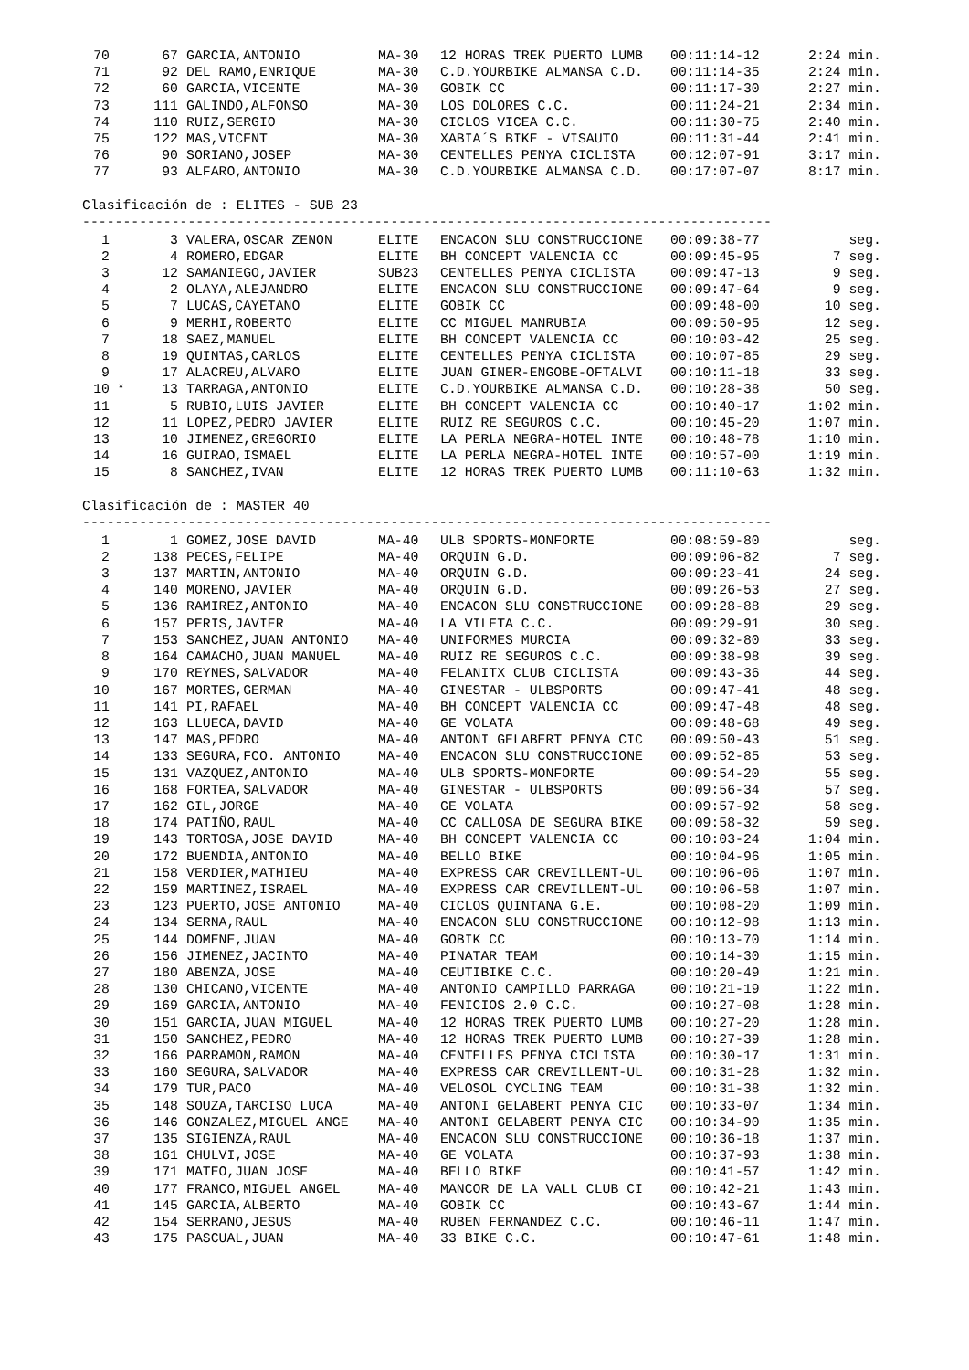| 70 | | 67 | GARCIA,ANTONIO | MA-30 | 12 HORAS TREK PUERTO LUMB | 00:11:14-12 | 2:24 min. |
| 71 | | 92 | DEL RAMO,ENRIQUE | MA-30 | C.D.YOURBIKE ALMANSA C.D. | 00:11:14-35 | 2:24 min. |
| 72 | | 60 | GARCIA,VICENTE | MA-30 | GOBIK CC | 00:11:17-30 | 2:27 min. |
| 73 | | 111 | GALINDO,ALFONSO | MA-30 | LOS DOLORES C.C. | 00:11:24-21 | 2:34 min. |
| 74 | | 110 | RUIZ,SERGIO | MA-30 | CICLOS VICEA C.C. | 00:11:30-75 | 2:40 min. |
| 75 | | 122 | MAS,VICENT | MA-30 | XABIA´S BIKE - VISAUTO | 00:11:31-44 | 2:41 min. |
| 76 | | 90 | SORIANO,JOSEP | MA-30 | CENTELLES PENYA CICLISTA | 00:12:07-91 | 3:17 min. |
| 77 | | 93 | ALFARO,ANTONIO | MA-30 | C.D.YOURBIKE ALMANSA C.D. | 00:17:07-07 | 8:17 min. |
Clasificación de : ELITES - SUB 23
-------------------------------------------------------------------------------------
| 1 | | 3 | VALERA,OSCAR ZENON | ELITE | ENCACON SLU CONSTRUCCIONE | 00:09:38-77 | seg. |
| 2 | | 4 | ROMERO,EDGAR | ELITE | BH CONCEPT VALENCIA CC | 00:09:45-95 | 7 seg. |
| 3 | | 12 | SAMANIEGO,JAVIER | SUB23 | CENTELLES PENYA CICLISTA | 00:09:47-13 | 9 seg. |
| 4 | | 2 | OLAYA,ALEJANDRO | ELITE | ENCACON SLU CONSTRUCCIONE | 00:09:47-64 | 9 seg. |
| 5 | | 7 | LUCAS,CAYETANO | ELITE | GOBIK CC | 00:09:48-00 | 10 seg. |
| 6 | | 9 | MERHI,ROBERTO | ELITE | CC MIGUEL MANRUBIA | 00:09:50-95 | 12 seg. |
| 7 | | 18 | SAEZ,MANUEL | ELITE | BH CONCEPT VALENCIA CC | 00:10:03-42 | 25 seg. |
| 8 | | 19 | QUINTAS,CARLOS | ELITE | CENTELLES PENYA CICLISTA | 00:10:07-85 | 29 seg. |
| 9 | | 17 | ALACREU,ALVARO | ELITE | JUAN GINER-ENGOBE-OFTALVI | 00:10:11-18 | 33 seg. |
| 10 | * | 13 | TARRAGA,ANTONIO | ELITE | C.D.YOURBIKE ALMANSA C.D. | 00:10:28-38 | 50 seg. |
| 11 | | 5 | RUBIO,LUIS JAVIER | ELITE | BH CONCEPT VALENCIA CC | 00:10:40-17 | 1:02 min. |
| 12 | | 11 | LOPEZ,PEDRO JAVIER | ELITE | RUIZ RE SEGUROS C.C. | 00:10:45-20 | 1:07 min. |
| 13 | | 10 | JIMENEZ,GREGORIO | ELITE | LA PERLA NEGRA-HOTEL INTE | 00:10:48-78 | 1:10 min. |
| 14 | | 16 | GUIRAO,ISMAEL | ELITE | LA PERLA NEGRA-HOTEL INTE | 00:10:57-00 | 1:19 min. |
| 15 | | 8 | SANCHEZ,IVAN | ELITE | 12 HORAS TREK PUERTO LUMB | 00:11:10-63 | 1:32 min. |
Clasificación de : MASTER 40
-------------------------------------------------------------------------------------
| 1 | | 1 | GOMEZ,JOSE DAVID | MA-40 | ULB SPORTS-MONFORTE | 00:08:59-80 | seg. |
| 2 | | 138 | PECES,FELIPE | MA-40 | ORQUIN G.D. | 00:09:06-82 | 7 seg. |
| 3 | | 137 | MARTIN,ANTONIO | MA-40 | ORQUIN G.D. | 00:09:23-41 | 24 seg. |
| 4 | | 140 | MORENO,JAVIER | MA-40 | ORQUIN G.D. | 00:09:26-53 | 27 seg. |
| 5 | | 136 | RAMIREZ,ANTONIO | MA-40 | ENCACON SLU CONSTRUCCIONE | 00:09:28-88 | 29 seg. |
| 6 | | 157 | PERIS,JAVIER | MA-40 | LA VILETA C.C. | 00:09:29-91 | 30 seg. |
| 7 | | 153 | SANCHEZ,JUAN ANTONIO | MA-40 | UNIFORMES MURCIA | 00:09:32-80 | 33 seg. |
| 8 | | 164 | CAMACHO,JUAN MANUEL | MA-40 | RUIZ RE SEGUROS C.C. | 00:09:38-98 | 39 seg. |
| 9 | | 170 | REYNES,SALVADOR | MA-40 | FELANITX CLUB CICLISTA | 00:09:43-36 | 44 seg. |
| 10 | | 167 | MORTES,GERMAN | MA-40 | GINESTAR - ULBSPORTS | 00:09:47-41 | 48 seg. |
| 11 | | 141 | PI,RAFAEL | MA-40 | BH CONCEPT VALENCIA CC | 00:09:47-48 | 48 seg. |
| 12 | | 163 | LLUECA,DAVID | MA-40 | GE VOLATA | 00:09:48-68 | 49 seg. |
| 13 | | 147 | MAS,PEDRO | MA-40 | ANTONI GELABERT PENYA CIC | 00:09:50-43 | 51 seg. |
| 14 | | 133 | SEGURA,FCO. ANTONIO | MA-40 | ENCACON SLU CONSTRUCCIONE | 00:09:52-85 | 53 seg. |
| 15 | | 131 | VAZQUEZ,ANTONIO | MA-40 | ULB SPORTS-MONFORTE | 00:09:54-20 | 55 seg. |
| 16 | | 168 | FORTEA,SALVADOR | MA-40 | GINESTAR - ULBSPORTS | 00:09:56-34 | 57 seg. |
| 17 | | 162 | GIL,JORGE | MA-40 | GE VOLATA | 00:09:57-92 | 58 seg. |
| 18 | | 174 | PATIÑO,RAUL | MA-40 | CC CALLOSA DE SEGURA BIKE | 00:09:58-32 | 59 seg. |
| 19 | | 143 | TORTOSA,JOSE DAVID | MA-40 | BH CONCEPT VALENCIA CC | 00:10:03-24 | 1:04 min. |
| 20 | | 172 | BUENDIA,ANTONIO | MA-40 | BELLO BIKE | 00:10:04-96 | 1:05 min. |
| 21 | | 158 | VERDIER,MATHIEU | MA-40 | EXPRESS CAR CREVILLENT-UL | 00:10:06-06 | 1:07 min. |
| 22 | | 159 | MARTINEZ,ISRAEL | MA-40 | EXPRESS CAR CREVILLENT-UL | 00:10:06-58 | 1:07 min. |
| 23 | | 123 | PUERTO,JOSE ANTONIO | MA-40 | CICLOS QUINTANA G.E. | 00:10:08-20 | 1:09 min. |
| 24 | | 134 | SERNA,RAUL | MA-40 | ENCACON SLU CONSTRUCCIONE | 00:10:12-98 | 1:13 min. |
| 25 | | 144 | DOMENE,JUAN | MA-40 | GOBIK CC | 00:10:13-70 | 1:14 min. |
| 26 | | 156 | JIMENEZ,JACINTO | MA-40 | PINATAR TEAM | 00:10:14-30 | 1:15 min. |
| 27 | | 180 | ABENZA,JOSE | MA-40 | CEUTIBIKE C.C. | 00:10:20-49 | 1:21 min. |
| 28 | | 130 | CHICANO,VICENTE | MA-40 | ANTONIO CAMPILLO PARRAGA | 00:10:21-19 | 1:22 min. |
| 29 | | 169 | GARCIA,ANTONIO | MA-40 | FENICIOS 2.0 C.C. | 00:10:27-08 | 1:28 min. |
| 30 | | 151 | GARCIA,JUAN MIGUEL | MA-40 | 12 HORAS TREK PUERTO LUMB | 00:10:27-20 | 1:28 min. |
| 31 | | 150 | SANCHEZ,PEDRO | MA-40 | 12 HORAS TREK PUERTO LUMB | 00:10:27-39 | 1:28 min. |
| 32 | | 166 | PARRAMON,RAMON | MA-40 | CENTELLES PENYA CICLISTA | 00:10:30-17 | 1:31 min. |
| 33 | | 160 | SEGURA,SALVADOR | MA-40 | EXPRESS CAR CREVILLENT-UL | 00:10:31-28 | 1:32 min. |
| 34 | | 179 | TUR,PACO | MA-40 | VELOSOL CYCLING TEAM | 00:10:31-38 | 1:32 min. |
| 35 | | 148 | SOUZA,TARCISO LUCA | MA-40 | ANTONI GELABERT PENYA CIC | 00:10:33-07 | 1:34 min. |
| 36 | | 146 | GONZALEZ,MIGUEL ANGE | MA-40 | ANTONI GELABERT PENYA CIC | 00:10:34-90 | 1:35 min. |
| 37 | | 135 | SIGIENZA,RAUL | MA-40 | ENCACON SLU CONSTRUCCIONE | 00:10:36-18 | 1:37 min. |
| 38 | | 161 | CHULVI,JOSE | MA-40 | GE VOLATA | 00:10:37-93 | 1:38 min. |
| 39 | | 171 | MATEO,JUAN JOSE | MA-40 | BELLO BIKE | 00:10:41-57 | 1:42 min. |
| 40 | | 177 | FRANCO,MIGUEL ANGEL | MA-40 | MANCOR DE LA VALL CLUB CI | 00:10:42-21 | 1:43 min. |
| 41 | | 145 | GARCIA,ALBERTO | MA-40 | GOBIK CC | 00:10:43-67 | 1:44 min. |
| 42 | | 154 | SERRANO,JESUS | MA-40 | RUBEN FERNANDEZ C.C. | 00:10:46-11 | 1:47 min. |
| 43 | | 175 | PASCUAL,JUAN | MA-40 | 33 BIKE C.C. | 00:10:47-61 | 1:48 min. |